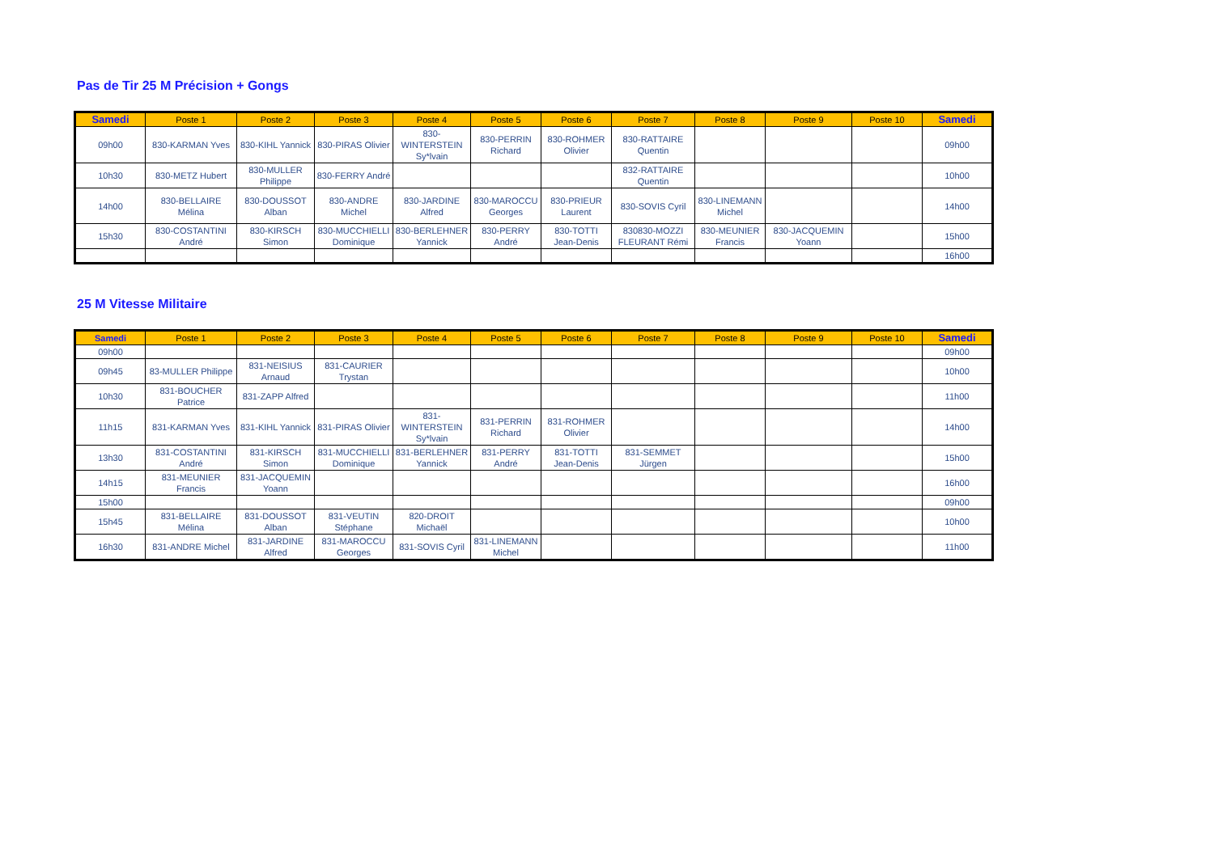Pas de Tir 25 M Précision + Gongs
| Samedi | Poste 1 | Poste 2 | Poste 3 | Poste 4 | Poste 5 | Poste 6 | Poste 7 | Poste 8 | Poste 9 | Poste 10 | Samedi |
| --- | --- | --- | --- | --- | --- | --- | --- | --- | --- | --- | --- |
| 09h00 | 830-KARMAN Yves | 830-KIHL Yannick | 830-PIRAS Olivier | 830-WINTERSTEIN Sy*lvain | 830-PERRIN Richard | 830-ROHMER Olivier | 830-RATTAIRE Quentin | | | | 09h00 |
| 10h30 | 830-METZ Hubert | 830-MULLER Philippe | 830-FERRY André | | | | 832-RATTAIRE Quentin | | | | 10h00 |
| 14h00 | 830-BELLAIRE Mélina | 830-DOUSSOT Alban | 830-ANDRE Michel | 830-JARDINE Alfred | 830-MAROCCU Georges | 830-PRIEUR Laurent | 830-SOVIS Cyril | 830-LINEMANN Michel | | | 14h00 |
| 15h30 | 830-COSTANTINI André | 830-KIRSCH Simon | 830-MUCCHIELLI Dominique | 830-BERLEHNER Yannick | 830-PERRY André | 830-TOTTI Jean-Denis | 830830-MOZZI FLEURANT Rémi | 830-MEUNIER Francis | 830-JACQUEMIN Yoann | | 15h00 |
| | | | | | | | | | | | 16h00 |
25 M Vitesse Militaire
| Samedi | Poste 1 | Poste 2 | Poste 3 | Poste 4 | Poste 5 | Poste 6 | Poste 7 | Poste 8 | Poste 9 | Poste 10 | Samedi |
| --- | --- | --- | --- | --- | --- | --- | --- | --- | --- | --- | --- |
| 09h00 | | | | | | | | | | | 09h00 |
| 09h45 | 83-MULLER Philippe | 831-NEISIUS Arnaud | 831-CAURIER Trystan | | | | | | | | 10h00 |
| 10h30 | 831-BOUCHER Patrice | 831-ZAPP Alfred | | | | | | | | | 11h00 |
| 11h15 | 831-KARMAN Yves | 831-KIHL Yannick | 831-PIRAS Olivier | 831-WINTERSTEIN Sy*lvain | 831-PERRIN Richard | 831-ROHMER Olivier | | | | | 14h00 |
| 13h30 | 831-COSTANTINI André | 831-KIRSCH Simon | 831-MUCCHIELLI Dominique | 831-BERLEHNER Yannick | 831-PERRY André | 831-TOTTI Jean-Denis | 831-SEMMET Jürgen | | | | 15h00 |
| 14h15 | 831-MEUNIER Francis | 831-JACQUEMIN Yoann | | | | | | | | | 16h00 |
| 15h00 | | | | | | | | | | | 09h00 |
| 15h45 | 831-BELLAIRE Mélina | 831-DOUSSOT Alban | 831-VEUTIN Stéphane | 820-DROIT Michaël | | | | | | | 10h00 |
| 16h30 | 831-ANDRE Michel | 831-JARDINE Alfred | 831-MAROCCU Georges | 831-SOVIS Cyril | 831-LINEMANN Michel | | | | | | 11h00 |